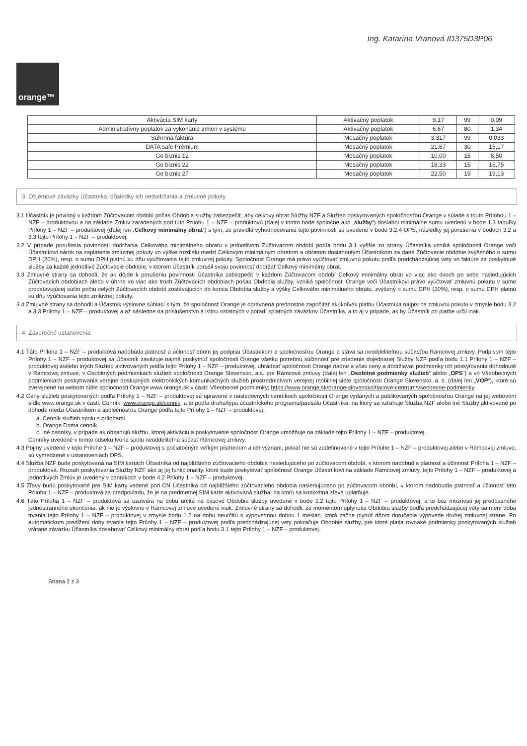Ing. Katarína Vranová ID375D3P06
orange™
| Aktivácia SIM karty | Aktivačný poplatok | 9,17 | 99 | 0,09 |
| Administratívny poplatok za vykonanie zmien v systéme | Aktivačný poplatok | 6,67 | 80 | 1,34 |
| Súhrnná faktúra | Mesačný poplatok | 3,317 | 99 | 0,033 |
| DATA safe Prémium | Mesačný poplatok | 21,67 | 30 | 15,17 |
| Go biznis 12 | Mesačný poplatok | 10,00 | 15 | 8,50 |
| Go biznis 22 | Mesačný poplatok | 18,33 | 15 | 15,75 |
| Go biznis 27 | Mesačný poplatok | 22,50 | 15 | 19,13 |
3. Objemové záväzky Účastníka, dôsledky ich nedodržania a zmluvné pokuty
3.1 Účastník je povinný v každom Zúčtovacom období počas Obdobia služby zabezpečiť, aby celkový obrat Služby NZF a Služieb poskytovaných spoločnosťou Orange v súlade s touto Prílohou 1 – NZF – produktovou a na základe Zmlúv zaradených pod túto Prílohu 1 – NZF – produktovú (ďalej v tomto bode spoločne ako „služby“) dosiahol minimálne sumu uvedenú v bode 1.3 tabuľky Prílohy 1 – NZF – produktovej (ďalej len „Celkový minimálny obrat“) s tým, že pravidlá vyhodnocovania tejto povinnosti sú uvedené v bode 3.2.4 OPS, následky jej porušenia v bodoch 3.2 a 3.3 tejto Prílohy 1 – NZF – produktovej.
3.2 V prípade porušenia povinností dodržania Celkového minimálneho obratu v jednotlivom Zúčtovacom období podľa bodu 3.1 vyššie zo strany Účastníka vzniká spoločnosti Orange voči Účastníkovi nárok na zaplatenie zmluvnej pokuty vo výške rozdielu medzi Celkovým minimálnym obratom a obratom dosiahnutým Účastníkom za dané Zúčtovacie obdobie zvýšeného o sumu DPH (20%), resp. o sumu DPH platnú ku dňu vyúčtovania tejto zmluvnej pokuty. Spoločnosť Orange má právo vyúčtovať zmluvnú pokutu podľa predchádzajúcej vety vo faktúre za poskytnuté služby za každé jednotlivé Zúčtovacie obdobie, v ktorom Účastník porušil svoju povinnosť dodržať Celkový minimálny obrat.
3.3 Zmluvné strany sa dohodli, že ak dôjde k porušeniu povinnosti Účastníka zabezpečiť v každom Zúčtovacom období Celkový minimálny obrat vo viac ako dvoch po sebe nasledujúcich Zúčtovacích obdobiach alebo v úhrne vo viac ako troch Zúčtovacích obdobiach počas Obdobia služby, vzniká spoločnosti Orange voči Účastníkovi právo vyúčtovať zmluvnú pokutu v sume predstavujúcej súčin počtu celých Zúčtovacích období zostávajúcich do konca Obdobia služby a výšky Celkového minimálneho obratu, zvýšený o sumu DPH (20%), resp. o sumu DPH platnú ku dňu vyúčtovania tejto zmluvnej pokuty.
3.4 Zmluvné strany sa dohodli a Účastník výslovne súhlasí s tým, že spoločnosť Orange je oprávnená prednostne započítať akúkoľvek platbu Účastníka najprv na zmluvnú pokutu v zmysle bodu 3.2 a 3.3 Prílohy 1 – NZF – produktovej a až následne na príslušenstvo a istinu ostatných v poradí splatných záväzkov Účastníka, a to aj v prípade, ak by Účastník pri platbe určil inak.
4. Záverečné ustanovenia
4.1 Táto Príloha 1 – NZF – produktová nadobúda platnosť a účinnosť dňom jej podpisu Účastníkom a spoločnosťou Orange a stáva sa neoddeliteľnou súčasťou Rámcovej zmluvy. Podpisom tejto Prílohy 1 – NZF – produktovej sa Účastník zaväzuje najmä poskytnúť spoločnosti Orange všetku potrebnú súčinnosť pre zriadenie dojednanej Služby NZF podľa bodu 1.1 Prílohy 1 – NZF – produktovej a/alebo iných Služieb aktivovaných podľa tejto Prílohy 1 – NZF – produktovej, uhrádzať spoločnosti Orange riadne a včas ceny a dodržiavať podmienky ich poskytovania dohodnuté v Rámcovej zmluve, v Osobitných podmienkach služieb spoločnosti Orange Slovensko, a.s. pre Rámcové zmluvy (ďalej len „Osobitné podmienky služieb“ alebo „OPS“) a vo Všeobecných podmienkach poskytovania verejne dostupných elektronických komunikačných služieb prostredníctvom verejnej mobilnej siete spoločnosti Orange Slovensko, a. s. (ďalej len „VOP“), ktoré sú zverejnené na webom sídle spoločnosti Orange www.orange.sk v časti: Všeobecné podmienky; https://www.orange.sk/orange-slovensko/tlacove-centrum/vseobecne-podmienky.
4.2 Ceny služieb poskytovaných podľa Prílohy 1 – NZF – produktovej sú upravené v nasledovných cenníkoch spoločnosti Orange vydaných a publikovaných spoločnosťou Orange na jej webovom sídle www.orange.sk v časti: Cenník; www.orange.sk/cennik, a to podľa druhu/typu účastníckeho programu/paušálu Účastníka, na ktorý sa vzťahuje Služba NZF alebo iné Služby aktivované po dohode medzi Účastníkom a spoločnosťou Orange podľa tejto Prílohy 1 – NZF – produktovej:
a. Cenník služieb spolu s prílohami
b. Orange Doma cenník
c. iné cenníky, v prípade ak obsahujú službu, ktorej aktiváciu a poskytovanie spoločnosť Orange umožňuje na základe tejto Prílohy 1 – NZF – produktovej.
Cenníky uvedené v tomto odseku tvoria spolu neoddeliteľnú súčasť Rámcovej zmluvy.
4.3 Pojmy uvedené v tejto Prílohe 1 – NZF – produktovej s počiatočným veľkým písmenom a ich význam, pokiaľ nie sú zadefinované v tejto Prílohe 1 – NZF – produktovej alebo v Rámcovej zmluve, sú vymedzené v ustanoveniach OPS.
4.4 Služba NZF bude poskytovaná na SIM kartách Účastníka od najbližšieho zúčtovacieho obdobia nasledujúceho po zúčtovacom období, v ktorom nadobudla platnosť a účinnosť Príloha 1 – NZF – produktová. Rozsah poskytovania Služby NZF ako aj jej funkcionality, ktoré bude poskytovať spoločnosť Orange Účastníkovi na základe Rámcovej zmluvy, tejto Prílohy 1 – NZF – produktovej a jednotlivých Zmlúv je uvedený v cenníkoch v bode 4.2 Prílohy 1 – NZF – produktovej.
4.5 Zľavy budú poskytované pre SIM karty vedené pod CN Účastníka od najbližšieho zúčtovacieho obdobia nasledujúceho po zúčtovacom období, v ktorom nadobudla platnosť a účinnosť táto Príloha 1 – NZF – produktová za predpokladu, že je na predmetnej SIM karte aktivovaná služba, na ktorú sa konkrétna zľava uplatňuje.
4.6 Táto Príloha 1 – NZF – produktová sa uzatvára na dobu určitú na časové Obdobie služby uvedené v bode 1.2 tejto Prílohy 1 – NZF – produktovej, a to bez možnosti jej predčasného jednostranného ukončenia, ak nie je výslovne v Rámcovej zmluve uvedené inak. Zmluvné strany sa dohodli, že momentom uplynutia Obdobia služby podľa predchádzajúcej vety sa mení doba trvania tejto Prílohy 1 – NZF – produktovej v zmysle bodu 1.2 na dobu neurčitú s výpovednou dobou 1 mesiac, ktorá začne plynúť dňom doručenia výpovede druhej zmluvnej strane. Po automatickom predĺžení doby trvania tejto Prílohy 1 – NZF – produktovej podľa predchádzajúcej vety pokračuje Obdobie služby, pre ktoré platia rovnaké podmienky poskytovaných služieb vrátane záväzku Účastníka dosahovať Celkový minimálny obrat podľa bodu 3.1 tejto Prílohy 1 – NZF – produktovej.
Strana 2 z 3